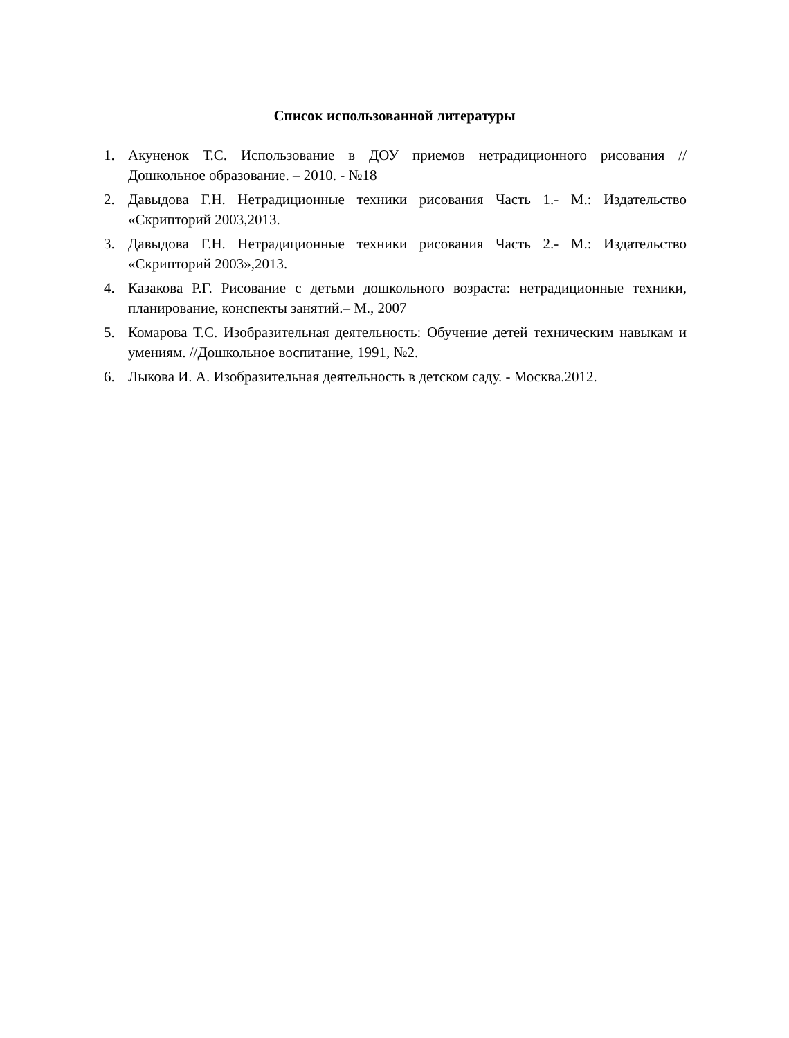Список использованной литературы
1. Акуненок Т.С. Использование в ДОУ приемов нетрадиционного рисования // Дошкольное образование. – 2010. - №18
2. Давыдова Г.Н. Нетрадиционные техники рисования Часть 1.- М.: Издательство «Скрипторий 2003,2013.
3. Давыдова Г.Н. Нетрадиционные техники рисования Часть 2.- М.: Издательство «Скрипторий 2003»,2013.
4. Казакова Р.Г. Рисование с детьми дошкольного возраста: нетрадиционные техники, планирование, конспекты занятий.– М., 2007
5. Комарова Т.С. Изобразительная деятельность: Обучение детей техническим навыкам и умениям. //Дошкольное воспитание, 1991, №2.
6. Лыкова И. А. Изобразительная деятельность в детском саду. - Москва.2012.